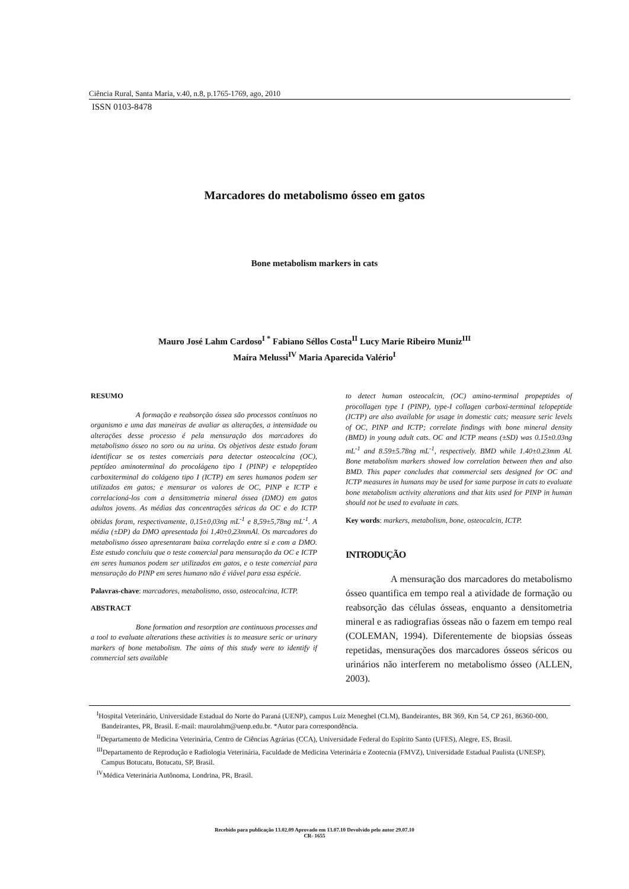Ciência Rural, Santa Maria, v.40, n.8, p.1765-1769, ago, 2010
ISSN 0103-8478
Marcadores do metabolismo ósseo em gatos
Bone metabolism markers in cats
Mauro José Lahm Cardoso<sup>I *</sup> Fabiano Séllos Costa<sup>II</sup> Lucy Marie Ribeiro Muniz<sup>III</sup>
Maíra Melussi<sup>IV</sup> Maria Aparecida Valério<sup>I</sup>
RESUMO
A formação e reabsorção óssea são processos contínuos no organismo e uma das maneiras de avaliar as alterações, a intensidade ou alterações desse processo é pela mensuração dos marcadores do metabolismo ósseo no soro ou na urina. Os objetivos deste estudo foram identificar se os testes comerciais para detectar osteocalcina (OC), peptídeo aminoterminal do procolágeno tipo I (PINP) e telopeptídeo carboxiterminal do colágeno tipo I (ICTP) em seres humanos podem ser utilizados em gatos; e mensurar os valores de OC, PINP e ICTP e correlacioná-los com a densitometria mineral óssea (DMO) em gatos adultos jovens. As médias das concentrações séricas da OC e do ICTP obtidas foram, respectivamente, 0,15±0,03ng mL<sup>-1</sup> e 8,59±5,78ng mL<sup>-1</sup>. A média (±DP) da DMO apresentada foi 1,40±0,23mmAl. Os marcadores do metabolismo ósseo apresentaram baixa correlação entre si e com a DMO. Este estudo concluiu que o teste comercial para mensuração da OC e ICTP em seres humanos podem ser utilizados em gatos, e o teste comercial para mensuração do PINP em seres humano não é viável para essa espécie.
Palavras-chave: marcadores, metabolismo, osso, osteocalcina, ICTP.
ABSTRACT
Bone formation and resorption are continuous processes and a tool to evaluate alterations these activities is to measure seric or urinary markers of bone metabolism. The aims of this study were to identify if commercial sets available
to detect human osteocalcin, (OC) amino-terminal propeptides of procollagen type I (PINP), type-I collagen carboxi-terminal telopeptide (ICTP) are also available for usage in domestic cats; measure seric levels of OC, PINP and ICTP; correlate findings with bone mineral density (BMD) in young adult cats. OC and ICTP means (±SD) was 0.15±0.03ng mL<sup>-1</sup> and 8.59±5.78ng mL<sup>-1</sup>, respectively. BMD while 1.40±0.23mm Al. Bone metabolism markers showed low correlation between then and also BMD. This paper concludes that commercial sets designed for OC and ICTP measures in humans may be used for same purpose in cats to evaluate bone metabolism activity alterations and that kits used for PINP in human should not be used to evaluate in cats.
Key words: markers, metabolism, bone, osteocalcin, ICTP.
INTRODUÇÃO
A mensuração dos marcadores do metabolismo ósseo quantifica em tempo real a atividade de formação ou reabsorção das células ósseas, enquanto a densitometria mineral e as radiografias ósseas não o fazem em tempo real (COLEMAN, 1994). Diferentemente de biopsias ósseas repetidas, mensurações dos marcadores ósseos séricos ou urinários não interferem no metabolismo ósseo (ALLEN, 2003).
<sup>I</sup>Hospital Veterinário, Universidade Estadual do Norte do Paraná (UENP), campus Luiz Meneghel (CLM), Bandeirantes, BR 369, Km 54, CP 261, 86360-000, Bandeirantes, PR, Brasil. E-mail: maurolahm@uenp.edu.br. *Autor para correspondência.
<sup>II</sup>Departamento de Medicina Veterinária, Centro de Ciências Agrárias (CCA), Universidade Federal do Espírito Santo (UFES), Alegre, ES, Brasil.
<sup>III</sup>Departamento de Reprodução e Radiologia Veterinária, Faculdade de Medicina Veterinária e Zootecnia (FMVZ), Universidade Estadual Paulista (UNESP), Campus Botucatu, Botucatu, SP, Brasil.
<sup>IV</sup>Médica Veterinária Autônoma, Londrina, PR, Brasil.
Recebido para publicação 13.02.09 Aprovado em 13.07.10 Devolvido pelo autor 29.07.10
CR- 1655